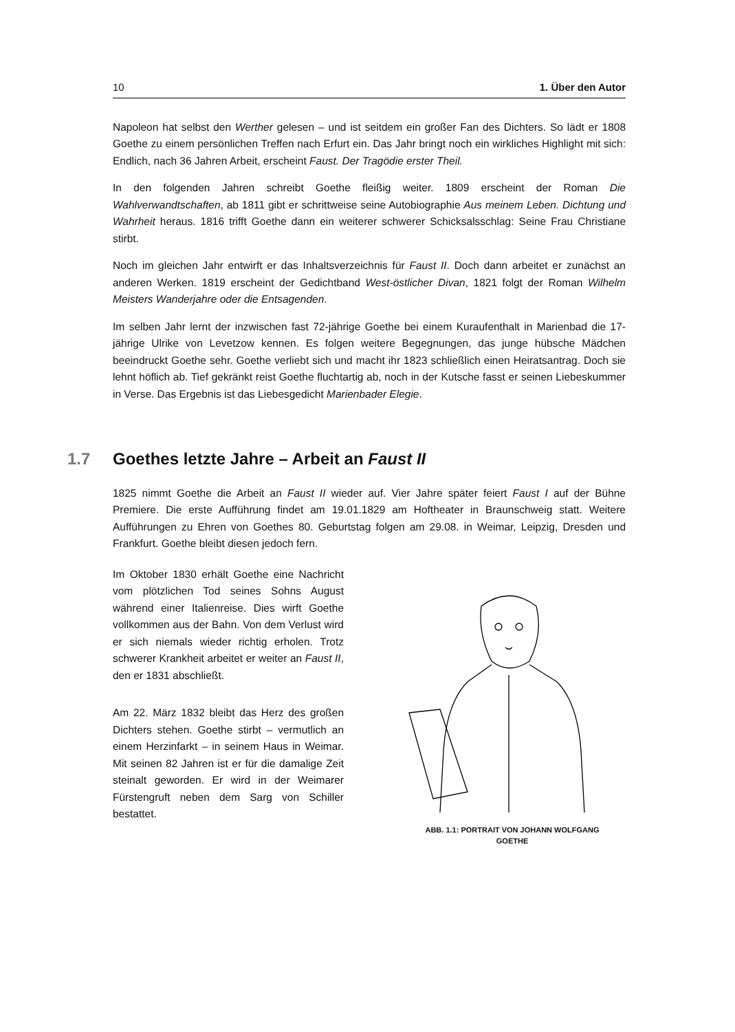10 1. Über den Autor
Napoleon hat selbst den Werther gelesen – und ist seitdem ein großer Fan des Dichters. So lädt er 1808 Goethe zu einem persönlichen Treffen nach Erfurt ein. Das Jahr bringt noch ein wirkliches Highlight mit sich: Endlich, nach 36 Jahren Arbeit, erscheint Faust. Der Tragödie erster Theil.
In den folgenden Jahren schreibt Goethe fleißig weiter. 1809 erscheint der Roman Die Wahlverwandtschaften, ab 1811 gibt er schrittweise seine Autobiographie Aus meinem Leben. Dichtung und Wahrheit heraus. 1816 trifft Goethe dann ein weiterer schwerer Schicksalsschlag: Seine Frau Christiane stirbt.
Noch im gleichen Jahr entwirft er das Inhaltsverzeichnis für Faust II. Doch dann arbeitet er zunächst an anderen Werken. 1819 erscheint der Gedichtband West-östlicher Divan, 1821 folgt der Roman Wilhelm Meisters Wanderjahre oder die Entsagenden.
Im selben Jahr lernt der inzwischen fast 72-jährige Goethe bei einem Kuraufenthalt in Marienbad die 17-jährige Ulrike von Levetzow kennen. Es folgen weitere Begegnungen, das junge hübsche Mädchen beeindruckt Goethe sehr. Goethe verliebt sich und macht ihr 1823 schließlich einen Heiratsantrag. Doch sie lehnt höflich ab. Tief gekränkt reist Goethe fluchtartig ab, noch in der Kutsche fasst er seinen Liebeskummer in Verse. Das Ergebnis ist das Liebesgedicht Marienbader Elegie.
1.7 Goethes letzte Jahre – Arbeit an Faust II
1825 nimmt Goethe die Arbeit an Faust II wieder auf. Vier Jahre später feiert Faust I auf der Bühne Premiere. Die erste Aufführung findet am 19.01.1829 am Hoftheater in Braunschweig statt. Weitere Aufführungen zu Ehren von Goethes 80. Geburtstag folgen am 29.08. in Weimar, Leipzig, Dresden und Frankfurt. Goethe bleibt diesen jedoch fern.
Im Oktober 1830 erhält Goethe eine Nachricht vom plötzlichen Tod seines Sohns August während einer Italienreise. Dies wirft Goethe vollkommen aus der Bahn. Von dem Verlust wird er sich niemals wieder richtig erholen. Trotz schwerer Krankheit arbeitet er weiter an Faust II, den er 1831 abschließt.
Am 22. März 1832 bleibt das Herz des großen Dichters stehen. Goethe stirbt – vermutlich an einem Herzinfarkt – in seinem Haus in Weimar. Mit seinen 82 Jahren ist er für die damalige Zeit steinalt geworden. Er wird in der Weimarer Fürstengruft neben dem Sarg von Schiller bestattet.
ABB. 1.1: PORTRAIT VON JOHANN WOLFGANG
GOETHE